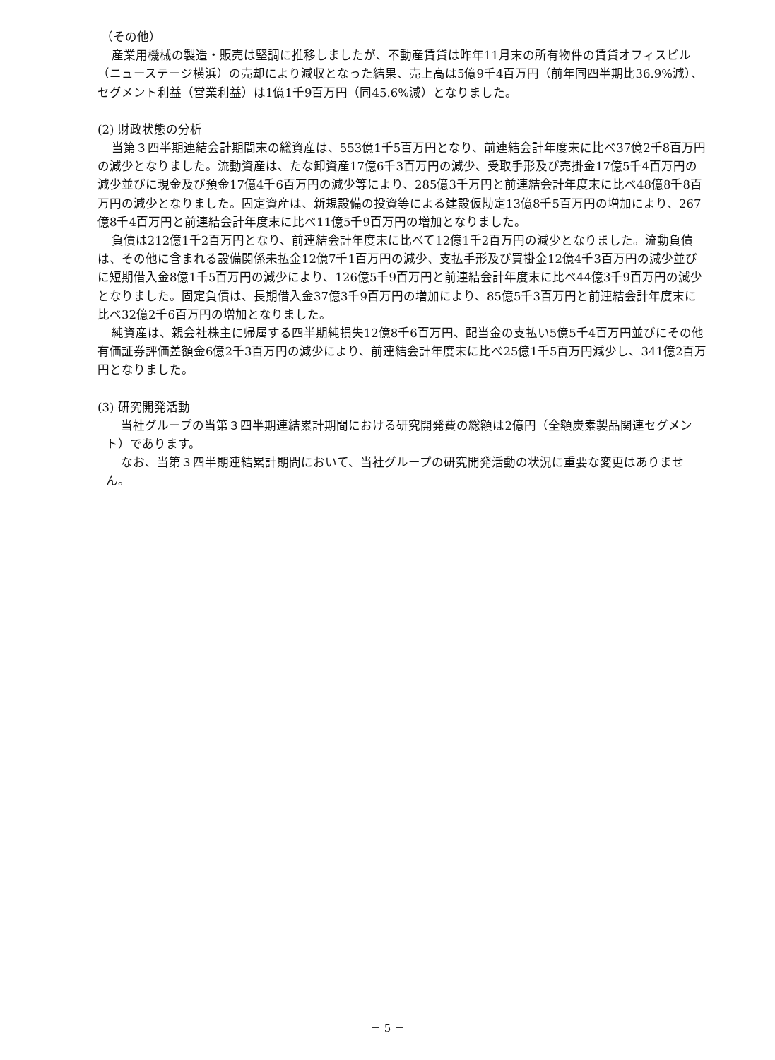（その他）
産業用機械の製造・販売は堅調に推移しましたが、不動産賃貸は昨年11月末の所有物件の賃貸オフィスビル（ニューステージ横浜）の売却により減収となった結果、売上高は5億9千4百万円（前年同四半期比36.9%減）、セグメント利益（営業利益）は1億1千9百万円（同45.6%減）となりました。
(2) 財政状態の分析
当第３四半期連結会計期間末の総資産は、553億1千5百万円となり、前連結会計年度末に比べ37億2千8百万円の減少となりました。流動資産は、たな卸資産17億6千3百万円の減少、受取手形及び売掛金17億5千4百万円の減少並びに現金及び預金17億4千6百万円の減少等により、285億3千万円と前連結会計年度末に比べ48億8千8百万円の減少となりました。固定資産は、新規設備の投資等による建設仮勘定13億8千5百万円の増加により、267億8千4百万円と前連結会計年度末に比べ11億5千9百万円の増加となりました。
負債は212億1千2百万円となり、前連結会計年度末に比べて12億1千2百万円の減少となりました。流動負債は、その他に含まれる設備関係未払金12億7千1百万円の減少、支払手形及び買掛金12億4千3百万円の減少並びに短期借入金8億1千5百万円の減少により、126億5千9百万円と前連結会計年度末に比べ44億3千9百万円の減少となりました。固定負債は、長期借入金37億3千9百万円の増加により、85億5千3百万円と前連結会計年度末に比べ32億2千6百万円の増加となりました。
純資産は、親会社株主に帰属する四半期純損失12億8千6百万円、配当金の支払い5億5千4百万円並びにその他有価証券評価差額金6億2千3百万円の減少により、前連結会計年度末に比べ25億1千5百万円減少し、341億2百万円となりました。
(3) 研究開発活動
当社グループの当第３四半期連結累計期間における研究開発費の総額は2億円（全額炭素製品関連セグメント）であります。
なお、当第３四半期連結累計期間において、当社グループの研究開発活動の状況に重要な変更はありません。
－ 5 －